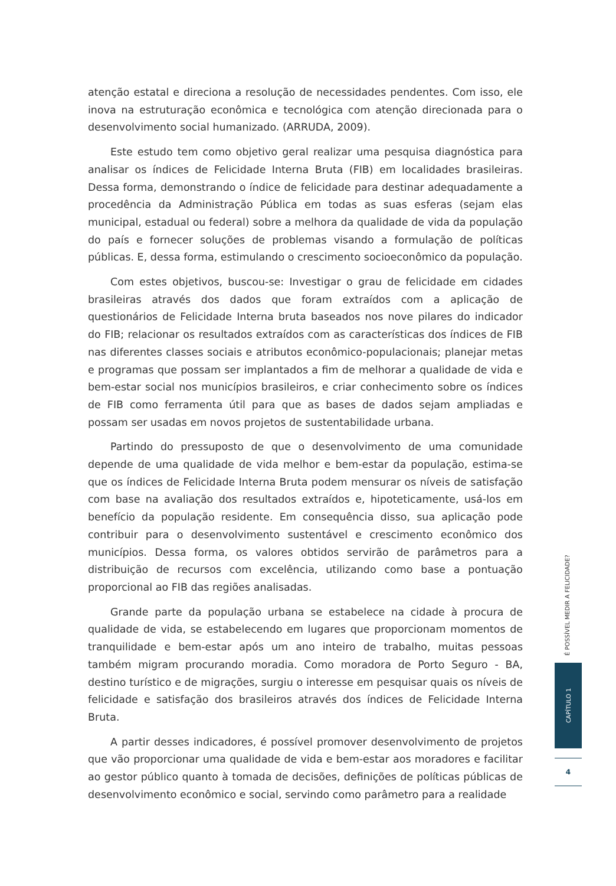atenção estatal e direciona a resolução de necessidades pendentes. Com isso, ele inova na estruturação econômica e tecnológica com atenção direcionada para o desenvolvimento social humanizado. (ARRUDA, 2009).
Este estudo tem como objetivo geral realizar uma pesquisa diagnóstica para analisar os índices de Felicidade Interna Bruta (FIB) em localidades brasileiras. Dessa forma, demonstrando o índice de felicidade para destinar adequadamente a procedência da Administração Pública em todas as suas esferas (sejam elas municipal, estadual ou federal) sobre a melhora da qualidade de vida da população do país e fornecer soluções de problemas visando a formulação de políticas públicas. E, dessa forma, estimulando o crescimento socioeconômico da população.
Com estes objetivos, buscou-se: Investigar o grau de felicidade em cidades brasileiras através dos dados que foram extraídos com a aplicação de questionários de Felicidade Interna bruta baseados nos nove pilares do indicador do FIB; relacionar os resultados extraídos com as características dos índices de FIB nas diferentes classes sociais e atributos econômico-populacionais; planejar metas e programas que possam ser implantados a fim de melhorar a qualidade de vida e bem-estar social nos municípios brasileiros, e criar conhecimento sobre os índices de FIB como ferramenta útil para que as bases de dados sejam ampliadas e possam ser usadas em novos projetos de sustentabilidade urbana.
Partindo do pressuposto de que o desenvolvimento de uma comunidade depende de uma qualidade de vida melhor e bem-estar da população, estima-se que os índices de Felicidade Interna Bruta podem mensurar os níveis de satisfação com base na avaliação dos resultados extraídos e, hipoteticamente, usá-los em benefício da população residente. Em consequência disso, sua aplicação pode contribuir para o desenvolvimento sustentável e crescimento econômico dos municípios. Dessa forma, os valores obtidos servirão de parâmetros para a distribuição de recursos com excelência, utilizando como base a pontuação proporcional ao FIB das regiões analisadas.
Grande parte da população urbana se estabelece na cidade à procura de qualidade de vida, se estabelecendo em lugares que proporcionam momentos de tranquilidade e bem-estar após um ano inteiro de trabalho, muitas pessoas também migram procurando moradia. Como moradora de Porto Seguro - BA, destino turístico e de migrações, surgiu o interesse em pesquisar quais os níveis de felicidade e satisfação dos brasileiros através dos índices de Felicidade Interna Bruta.
A partir desses indicadores, é possível promover desenvolvimento de projetos que vão proporcionar uma qualidade de vida e bem-estar aos moradores e facilitar ao gestor público quanto à tomada de decisões, definições de políticas públicas de desenvolvimento econômico e social, servindo como parâmetro para a realidade
É POSSÍVEL MEDIR A FELICIDADE?
CAPÍTULO 1
4